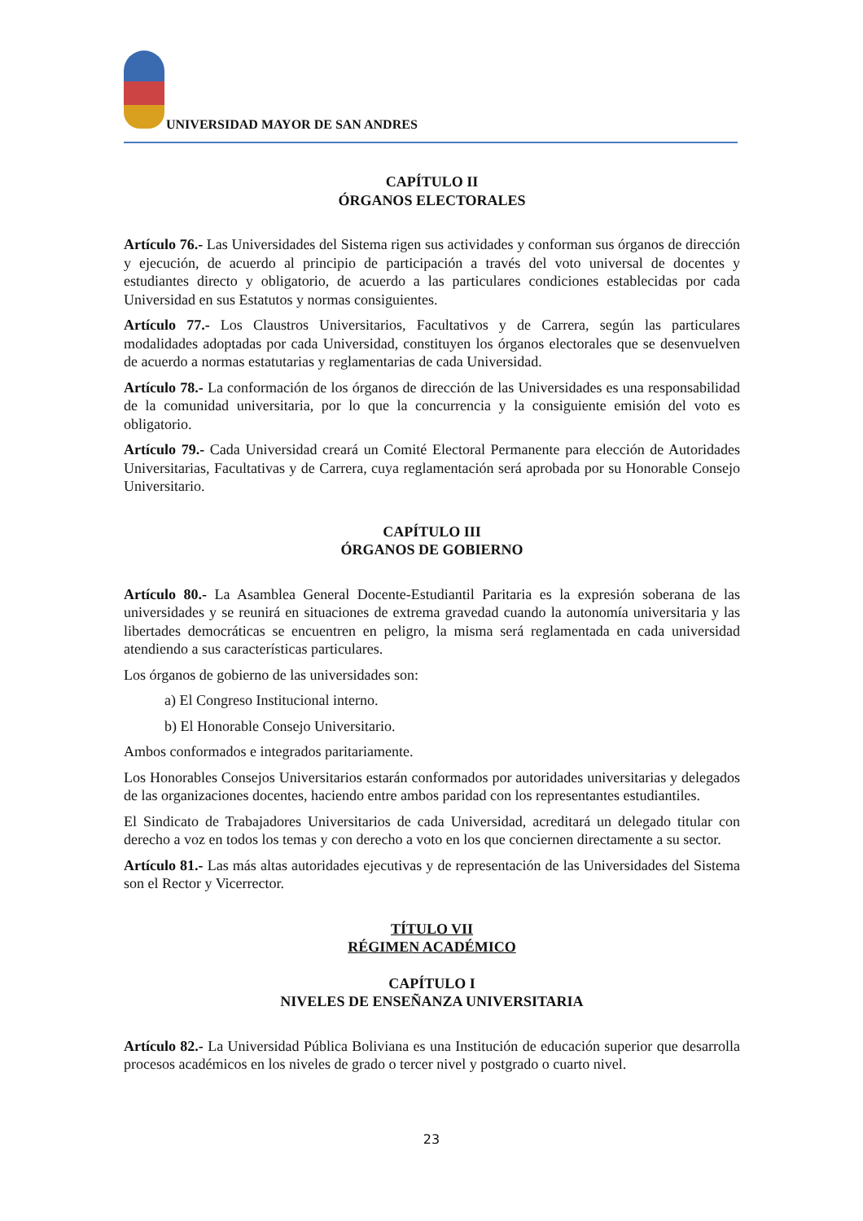UNIVERSIDAD MAYOR DE SAN ANDRES
CAPÍTULO II
ÓRGANOS ELECTORALES
Artículo 76.- Las Universidades del Sistema rigen sus actividades y conforman sus órganos de dirección y ejecución, de acuerdo al principio de participación a través del voto universal de docentes y estudiantes directo y obligatorio, de acuerdo a las particulares condiciones establecidas por cada Universidad en sus Estatutos y normas consiguientes.
Artículo 77.- Los Claustros Universitarios, Facultativos y de Carrera, según las particulares modalidades adoptadas por cada Universidad, constituyen los órganos electorales que se desenvuelven de acuerdo a normas estatutarias y reglamentarias de cada Universidad.
Artículo 78.- La conformación de los órganos de dirección de las Universidades es una responsabilidad de la comunidad universitaria, por lo que la concurrencia y la consiguiente emisión del voto es obligatorio.
Artículo 79.- Cada Universidad creará un Comité Electoral Permanente para elección de Autoridades Universitarias, Facultativas y de Carrera, cuya reglamentación será aprobada por su Honorable Consejo Universitario.
CAPÍTULO III
ÓRGANOS DE GOBIERNO
Artículo 80.- La Asamblea General Docente-Estudiantil Paritaria es la expresión soberana de las universidades y se reunirá en situaciones de extrema gravedad cuando la autonomía universitaria y las libertades democráticas se encuentren en peligro, la misma será reglamentada en cada universidad atendiendo a sus características particulares.
Los órganos de gobierno de las universidades son:
a) El Congreso Institucional interno.
b) El Honorable Consejo Universitario.
Ambos conformados e integrados paritariamente.
Los Honorables Consejos Universitarios estarán conformados por autoridades universitarias y delegados de las organizaciones docentes, haciendo entre ambos paridad con los representantes estudiantiles.
El Sindicato de Trabajadores Universitarios de cada Universidad, acreditará un delegado titular con derecho a voz en todos los temas y con derecho a voto en los que conciernen directamente a su sector.
Artículo 81.- Las más altas autoridades ejecutivas y de representación de las Universidades del Sistema son el Rector y Vicerrector.
TÍTULO VII
RÉGIMEN ACADÉMICO
CAPÍTULO I
NIVELES DE ENSEÑANZA UNIVERSITARIA
Artículo 82.- La Universidad Pública Boliviana es una Institución de educación superior que desarrolla procesos académicos en los niveles de grado o tercer nivel y postgrado o cuarto nivel.
23